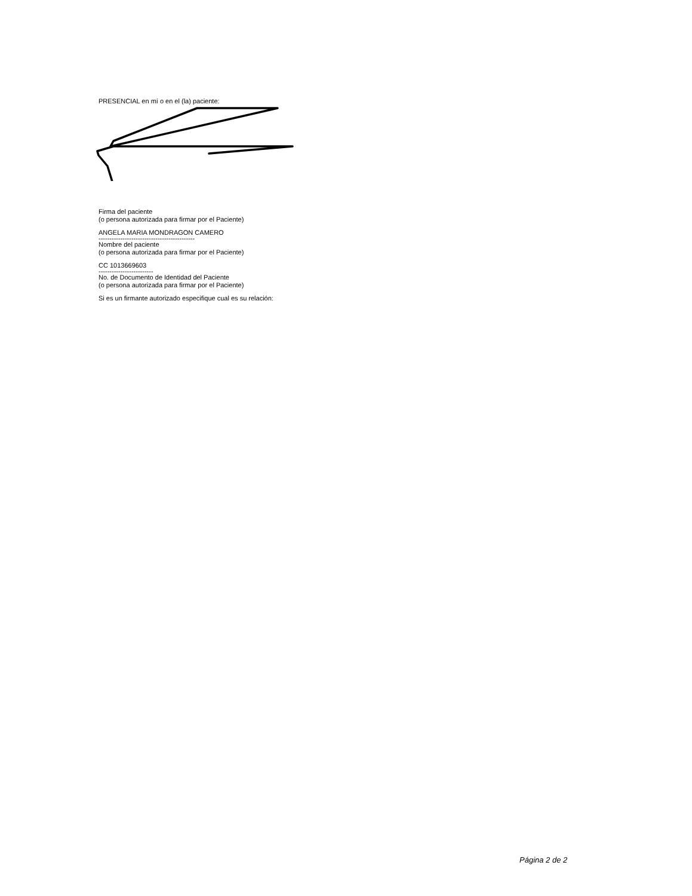PRESENCIAL en mí o en el (la) paciente:
Firma del paciente
(o persona autorizada para firmar por el Paciente)
ANGELA MARIA MONDRAGON CAMERO
--------------------------------------------
Nombre del paciente
(o persona autorizada para firmar por el Paciente)
CC 1013669603
-------------------------
No. de Documento de Identidad del Paciente
(o persona autorizada para firmar por el Paciente)
Si es un firmante autorizado especifique cual es su relación:
Página 2 de 2